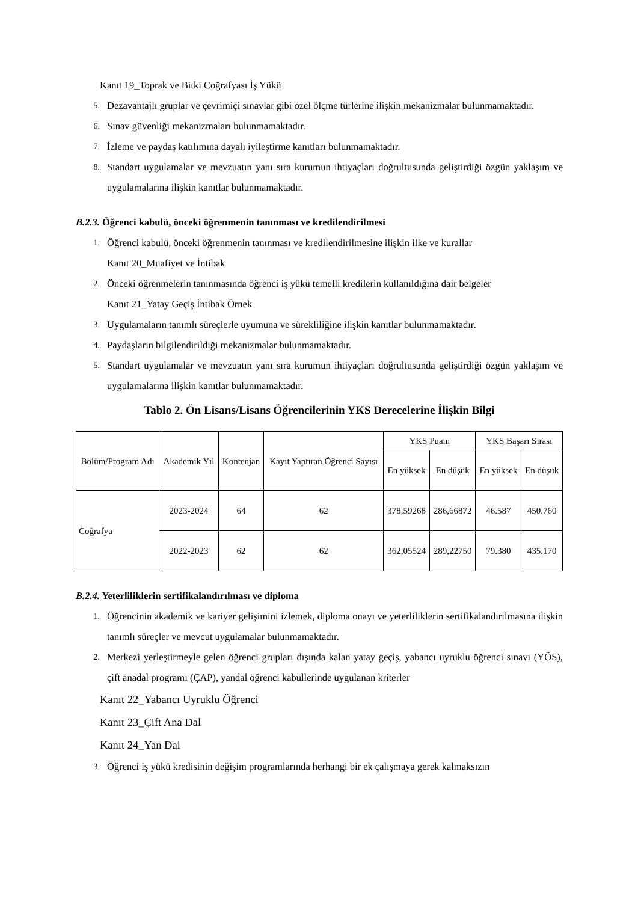Kanıt 19_Toprak ve Bitki Coğrafyası İş Yükü
5. Dezavantajlı gruplar ve çevrimiçi sınavlar gibi özel ölçme türlerine ilişkin mekanizmalar bulunmamaktadır.
6. Sınav güvenliği mekanizmaları bulunmamaktadır.
7. İzleme ve paydaş katılımına dayalı iyileştirme kanıtları bulunmamaktadır.
8. Standart uygulamalar ve mevzuatın yanı sıra kurumun ihtiyaçları doğrultusunda geliştirdiği özgün yaklaşım ve uygulamalarına ilişkin kanıtlar bulunmamaktadır.
B.2.3. Öğrenci kabulü, önceki öğrenmenin tanınması ve kredilendirilmesi
1. Öğrenci kabulü, önceki öğrenmenin tanınması ve kredilendirilmesine ilişkin ilke ve kurallar
Kanıt 20_Muafiyet ve İntibak
2. Önceki öğrenmelerin tanınmasında öğrenci iş yükü temelli kredilerin kullanıldığına dair belgeler
Kanıt 21_Yatay Geçiş İntibak Örnek
3. Uygulamaların tanımlı süreçlerle uyumuna ve sürekliliğine ilişkin kanıtlar bulunmamaktadır.
4. Paydaşların bilgilendirildiği mekanizmalar bulunmamaktadır.
5. Standart uygulamalar ve mevzuatın yanı sıra kurumun ihtiyaçları doğrultusunda geliştirdiği özgün yaklaşım ve uygulamalarına ilişkin kanıtlar bulunmamaktadır.
Tablo 2. Ön Lisans/Lisans Öğrencilerinin YKS Derecelerine İlişkin Bilgi
| Bölüm/Program Adı | Akademik Yıl | Kontenjan | Kayıt Yaptıran Öğrenci Sayısı | YKS Puanı | | YKS Başarı Sırası | |
| --- | --- | --- | --- | --- | --- | --- | --- |
| | | | | En yüksek | En düşük | En yüksek | En düşük |
| Coğrafya | 2023-2024 | 64 | 62 | 378,59268 | 286,66872 | 46.587 | 450.760 |
| | 2022-2023 | 62 | 62 | 362,05524 | 289,22750 | 79.380 | 435.170 |
B.2.4. Yeterliliklerin sertifikalandırılması ve diploma
1. Öğrencinin akademik ve kariyer gelişimini izlemek, diploma onayı ve yeterliliklerin sertifikalandırılmasına ilişkin tanımlı süreçler ve mevcut uygulamalar bulunmamaktadır.
2. Merkezi yerleştirmeyle gelen öğrenci grupları dışında kalan yatay geçiş, yabancı uyruklu öğrenci sınavı (YÖS), çift anadal programı (ÇAP), yandal öğrenci kabullerinde uygulanan kriterler
Kanıt 22_Yabancı Uyruklu Öğrenci
Kanıt 23_Çift Ana Dal
Kanıt 24_Yan Dal
3. Öğrenci iş yükü kredisinin değişim programlarında herhangi bir ek çalışmaya gerek kalmaksızın